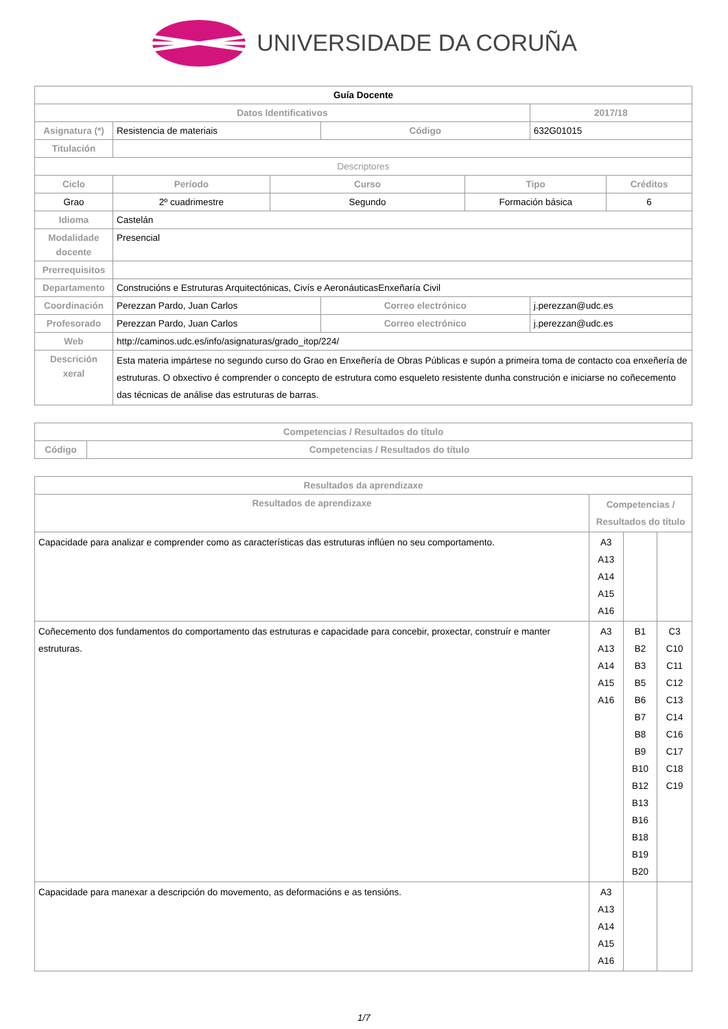UNIVERSIDADE DA CORUÑA
| Guía Docente | | | | | | |
| --- | --- | --- | --- | --- | --- | --- |
| Datos Identificativos | | | | | 2017/18 | |
| Asignatura (*) | Resistencia de materiais | | Código | | 632G01015 | |
| Titulación | | | | | | |
| Descriptores | | | | | | |
| Ciclo | Período | Curso | | Tipo | | Créditos |
| Grao | 2º cuadrimestre | Segundo | | Formación básica | | 6 |
| Idioma | Castelán | | | | | |
| Modalidade docente | Presencial | | | | | |
| Prerrequisitos | | | | | | |
| Departamento | Construcións e Estruturas Arquitectónicas, Civís e AeronáuticasEnxeñaría Civil | | | | | |
| Coordinación | Perezzan Pardo, Juan Carlos | | Correo electrónico | | j.perezzan@udc.es | |
| Profesorado | Perezzan Pardo, Juan Carlos | | Correo electrónico | | j.perezzan@udc.es | |
| Web | http://caminos.udc.es/info/asignaturas/grado_itop/224/ | | | | | |
| Descrición xeral | Esta materia impártese no segundo curso do Grao en Enxeñería de Obras Públicas e supón a primeira toma de contacto coa enxeñería de estruturas. O obxectivo é comprender o concepto de estrutura como esqueleto resistente dunha construción e iniciarse no coñecemento das técnicas de análise das estruturas de barras. | | | | | |
| Competencias / Resultados do título | |
| --- | --- |
| Código | Competencias / Resultados do título |
| Resultados da aprendizaxe | | | |
| --- | --- | --- | --- |
| Resultados de aprendizaxe | Competencias / Resultados do título | | |
| Capacidade para analizar e comprender como as características das estruturas inflúen no seu comportamento. | A3 A13 A14 A15 A16 | | |
| Coñecemento dos fundamentos do comportamento das estruturas e capacidade para concebir, proxectar, construír e manter estruturas. | A3 A13 A14 A15 A16 | B1 B2 B3 B5 B6 B7 B8 B9 B10 B12 B13 B16 B18 B19 B20 | C3 C10 C11 C12 C13 C14 C16 C17 C18 C19 |
| Capacidade para manexar a descripción do movemento, as deformacións e as tensións. | A3 A13 A14 A15 A16 | | |
1/7